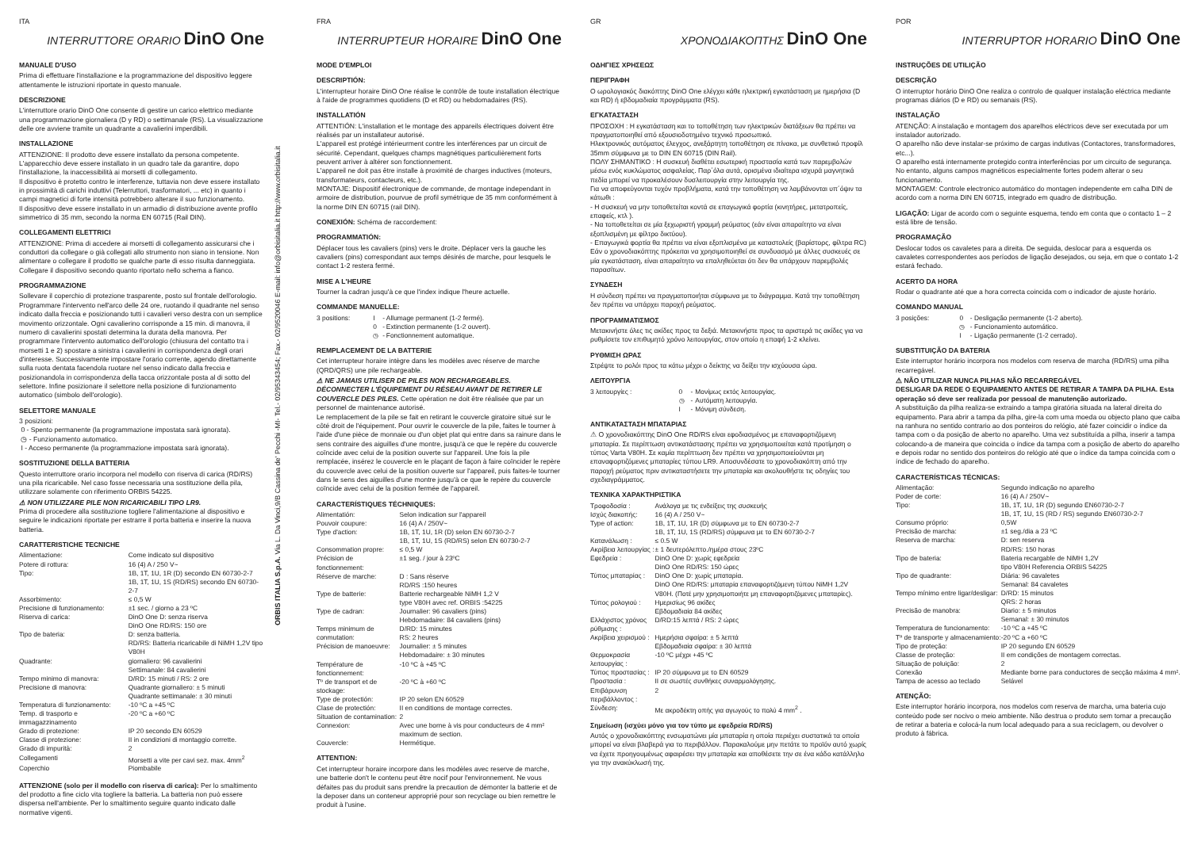ITA
INTERRUTTORE ORARIO DinO One
MANUALE D'USO
Prima di effettuare l'installazione e la programmazione del dispositivo leggere attentamente le istruzioni riportate in questo manuale.
DESCRIZIONE
L'interruttore orario DinO One consente di gestire un carico elettrico mediante una programmazione giornaliera (D y RD) o settimanale (RS). La visualizzazione delle ore avviene tramite un quadrante a cavalierini imperdibili.
INSTALLAZIONE
ATTENZIONE: Il prodotto deve essere installato da persona competente.
L'apparecchio deve essere installato in un quadro tale da garantire, dopo l'installazione, la inaccessibilità ai morsetti di collegamento.
Il dispositivo è protetto contro le interferenze, tuttavia non deve essere installato in prossimità di carichi induttivi (Telerruttori, trasformatori, ... etc) in quanto i campi magnetici di forte intensità potrebbero alterare il suo funzionamento.
Il dispositivo deve essere installato in un armadio di distribuzione avente profilo simmetrico di 35 mm, secondo la norma EN 60715 (Rail DIN).
COLLEGAMENTI ELETTRICI
ATTENZIONE: Prima di accedere ai morsetti di collegamento assicurarsi che i conduttori da collegare o già collegati allo strumento non siano in tensione. Non alimentare o collegare il prodotto se qualche parte di esso risulta danneggiata. Collegare il dispositivo secondo quanto riportato nello schema a fianco.
PROGRAMMAZIONE
Sollevare il coperchio di protezione trasparente, posto sul frontale dell'orologio. Programmare l'intervento nell'arco delle 24 ore, ruotando il quadrante nel senso indicato dalla freccia e posizionando tutti i cavalieri verso destra con un semplice movimento orizzontale. Ogni cavalierino corrisponde a 15 min. di manovra, il numero di cavalierini spostati determina la durata della manovra. Per programmare l'intervento automatico dell'orologio (chiusura del contatto tra i morsetti 1 e 2) spostare a sinistra i cavalierini in corrispondenza degli orari d'interesse. Successivamente impostare l'orario corrente, agendo direttamente sulla ruota dentata facendola ruotare nel senso indicato dalla freccia e posizionandola in corrispondenza della tacca orizzontale posta al di sotto del selettore. Infine posizionare il selettore nella posizione di funzionamento automatico (simbolo dell'orologio).
SELETTORE MANUALE
3 posizioni:
0 - Spento permanente (la programmazione impostata sarà ignorata).
◷ - Funzionamento automatico.
I - Acceso permanente (la programmazione impostata sarà ignorata).
SOSTITUZIONE DELLA BATTERIA
Questo interruttore orario incorpora nel modello con riserva di carica (RD/RS) una pila ricaricabile. Nel caso fosse necessaria una sostituzione della pila, utilizzare solamente con riferimento ORBIS 54225.
⚠ NON UTILIZZARE PILE NON RICARICABILI TIPO LR9.
Prima di procedere alla sostituzione togliere l'alimentazione al dispositivo e seguire le indicazioni riportate per estrarre il porta batteria e inserire la nuova batteria.
CARATTERISTICHE TECNICHE
| Alimentazione: | Come indicato sul dispositivo |
| Potere di rottura: | 16 (4) A / 250 V~ |
| Tipo: | 1B, 1T, 1U, 1R (D) secondo EN 60730-2-7 1B, 1T, 1U, 1S (RD/RS) secondo EN 60730-2-7 |
| Assorbimento: | ≤ 0,5 W |
| Precisione di funzionamento: | ±1 sec. / giorno a 23 ºC |
| Riserva di carica: | DinO One D: senza riserva DinO One RD/RS: 150 ore |
| Tipo de bateria: | D: senza batteria. RD/RS: Batteria ricaricabile di NiMH 1,2V tipo V80H |
| Quadrante: | giornaliero: 96 cavalierini Settimanale: 84 cavalierini |
| Tempo minimo di manovra: | D/RD: 15 minuti / RS: 2 ore |
| Precisione di manovra: | Quadrante giornaliero: ± 5 minuti Quadrante settimanale: ± 30 minuti |
| Temperatura di funzionamento: | -10 ºC a +45 ºC |
| Temp. di trasporto e immagazzinamento | -20 ºC a +60 ºC |
| Grado di protezione: | IP 20 secondo EN 60529 |
| Classe di protezione: | II in condizioni di montaggio corrette. |
| Grado di impurità: | 2 |
| Collegamenti | Morsetti a vite per cavi sez. max. 4mm<sup>2</sup> |
| Coperchio | Piombabile |
ATTENZIONE (solo per il modello con riserva di carica): Per lo smaltimento del prodotto a fine ciclo vita togliere la batteria. La batteria non può essere dispersa nell'ambiente. Per lo smaltimento seguire quanto indicato dalle normative vigenti.
ORBIS ITALIA S.p.A. Via L. Da Vinci,9/B Cassina de' Pecchi -MI- Tel.- 02/95343454; Fax.- 02/9520046 E-mail: info@orbisitalia.it http://www.orbisitalia.it
FRA
INTERRUPTEUR HORAIRE DinO One
MODE D'EMPLOI
DESCRIPTIÓN:
L'interrupteur horaire DinO One réalise le contrôle de toute installation électrique à l'aide de programmes quotidiens (D et RD) ou hebdomadaires (RS).
INSTALLATIÓN
ATTENTIÓN: L'installation et le montage des appareils électriques doivent être réalisés par un installateur autorisé.
L'appareil est protégé intérieurment contre les interférences par un circuit de sécurité. Cependant, quelques champs magnétiques particulièrement forts peuvent arriver à altérer son fonctionnement.
L'appareil ne doit pas être installe à proximité de charges inductives (moteurs, transformateurs, contacteurs, etc.).
MONTAJE: Dispositif électronique de commande, de montage independant in armoire de distribution, pourvue de profil symétrique de 35 mm conformément à la norme DIN EN 60715 (rail DIN).
CONEXIÓN: Schéma de raccordement:
PROGRAMMATIÓN:
Déplacer tous les cavaliers (pins) vers le droite. Déplacer vers la gauche les cavaliers (pins) correspondant aux temps désirés de marche, pour lesquels le contact 1-2 restera fermé.
MISE A L'HEURE
Tourner la cadran jusqu'à ce que l'index indique l'heure actuelle.
COMMANDE MANUELLE:
| 3 positions: | I | - | Allumage permanent (1-2 fermé). |
| | 0 | - | Extinction permanente (1-2 ouvert). |
| | ◷ | - | Fonctionnement automatique. |
REMPLACEMENT DE LA BATTERIE
Cet interrupteur horaire intègre dans les modèles avec réserve de marche (QRD/QRS) une pile rechargeable.
⚠ NE JAMAIS UTILISER DE PILES NON RECHARGEABLES. DÉCONNECTER L'ÉQUIPEMENT DU RÉSEAU AVANT DE RETIRER LE COUVERCLE DES PILES. Cette opération ne doit être réalisée que par un personnel de maintenance autorisé.
Le remplacement de la pile se fait en retirant le couvercle giratoire situé sur le côté droit de l'équipement. Pour ouvrir le couvercle de la pile, faites le tourner à l'aide d'une pièce de monnaie ou d'un objet plat qui entre dans sa rainure dans le sens contraire des aiguilles d'une montre, jusqu'à ce que le repère du couvercle coïncide avec celui de la position ouverte sur l'appareil. Une fois la pile remplacée, insérez le couvercle en le plaçant de façon à faire coïncider le repère du couvercle avec celui de la position ouverte sur l'appareil, puis faites-le tourner dans le sens des aiguilles d'une montre jusqu'à ce que le repère du couvercle coïncide avec celui de la position fermée de l'appareil.
CARACTERÍSTIQUES TÉCHNIQUES:
| Alimentatión: | Selon indication sur l'appareil |
| Pouvoir coupure: | 16 (4) A / 250V~ |
| Type d'action: | 1B, 1T, 1U, 1R (D) selon EN 60730-2-7 1B, 1T, 1U, 1S (RD/RS) selon EN 60730-2-7 |
| Consommation propre: | ≤ 0,5 W |
| Précision de fonctionnement: | ±1 seg. / jour à 23ºC |
| Réserve de marche: | D : Sans rèserve RD/RS :150 heures |
| Type de batterie: | Batterie rechargeable NiMH 1,2 V type V80H avec ref. ORBIS :54225 |
| Type de cadran: | Journalier: 96 cavaliers (pins) Hebdomadaire: 84 cavaliers (pins) |
| Temps minimum de conmutation: | D/RD: 15 minutes RS: 2 heures |
| Précision de manoeuvre: | Journalier: ± 5 minutes Hebdomadaire: ± 30 minutes |
| Température de fonctionnement: | -10 ºC à +45 ºC |
| Tº de transport et de stockage: | -20 ºC à +60 ºC |
| Type de protectión: | IP 20 selon EN 60529 |
| Clase de protectión: | II en conditions de montage correctes. |
| Situation de contamination: | 2 |
| Connexion: | Avec une borne à vis pour conducteurs de 4 mm² maximum de section. |
| Couvercle: | Hermétique. |
ATTENTION:
Cet interrupteur horaire incorpore dans les modèles avec reserve de marche, une batterie don't le contenu peut être nocif pour l'environnement. Ne vous défaites pas du produit sans prendre la precaution de démonter la batterie et de la deposer dans un conteneur approprié pour son recyclage ou bien remettre le produit à l'usine.
GR
ΧΡΟΝΟΔΙΑΚΟΠΤΗΣ DinO One
ΟΔΗΓΙΕΣ ΧΡΗΣΕΩΣ
ΠΕΡΙΓΡΑΦΗ
Ο ωρολογιακός διακόπτης DinO One ελέγχει κάθε ηλεκτρική εγκατάσταση με ημερήσια (D και RD) ή εβδομαδιαία προγράμματα (RS).
ΕΓΚΑΤΑΣΤΑΣΗ
ΠΡΟΣΟΧΗ : Η εγκατάσταση και το τοποθέτηση των ηλεκτρικών διατάξεων θα πρέπει να πραγματοποιηθεί από εξουσιοδοτημένο τεχνικό προσωπικό.
Ηλεκτρονικός αυτόματος έλεγχος, ανεξάρτητη τοποθέτηση σε πίνακα, με συνθετικό προφίλ 35mm σύμφωνα με το DIN EN 60715 (DIN Rail).
ΠΟΛΥ ΣΗΜΑΝΤΙΚΟ : Η συσκευή διαθέτει εσωτερική προστασία κατά των παρεμβολών μέσω ενός κυκλώματος ασφαλείας. Παρ΄όλα αυτά, ορισμένα ιδιαίτερα ισχυρά μαγνητικά πεδία μπορεί να προκαλέσουν δυσλειτουργία στην λειτουργία της.
Για να αποφεύγονται τυχόν προβλήματα, κατά την τοποθέτηση να λαμβάνονται υπ΄όψιν τα κάτωθι :
- Η συσκευή να μην τοποθετείται κοντά σε επαγωγικά φορτία (κινητήρες, μετατροπείς, επαφείς, κτλ ).
- Να τοποθετείται σε μία ξεχωριστή γραμμή ρεύματος (εάν είναι απαραίτητο να είναι εξοπλισμένη με φίλτρο δικτύου).
- Επαγωγικά φορτία θα πρέπει να είναι εξοπλισμένα με καταστολείς (βαρίστορς, φίλτρα RC)
Εάν ο χρονοδιακόπτης πρόκειται να χρησιμοποιηθεί σε συνδυασμό με άλλες συσκευές σε μία εγκατάσταση, είναι απαραίτητο να επαληθεύεται ότι δεν θα υπάρχουν παρεμβολές παρασίτων.
ΣΥΝΔΕΣΗ
Η σύνδεση πρέπει να πραγματοποιήται σύμφωνα με το διάγραμμα. Κατά την τοποθέτηση δεν πρέπει να υπάρχει παροχή ρεύματος.
ΠΡΟΓΡΑΜΜΑΤΙΣΜΟΣ
Μετακινήστε όλες τις ακίδες προς τα δεξιά. Μετακινήστε προς τα αριστερά τις ακίδες για να ρυθμίσετε τον επιθυμητό χρόνο λειτουργίας, στον οποίο η επαφή 1-2 κλείνει.
ΡΥΘΜΙΣΗ ΩΡΑΣ
Στρέψτε το ρολόι προς τα κάτω μέχρι ο δείκτης να δείξει την ισχύουσα ώρα.
ΛΕΙΤΟΥΡΓΙΑ
| 3 λειτουργίες : | 0 | - | Μονίμως εκτός λειτουργίας. |
| | ◷ | - | Αυτόματη λειτουργία. |
| | I | - | Μόνιμη σύνδεση. |
ΑΝΤΙΚΑΤΑΣΤΑΣΗ ΜΠΑΤΑΡΙΑΣ
⚠ Ο χρονοδιακόπτης DinO One RD/RS είναι εφοδιασμένος με επαναφορτιζόμενη μπαταρία. Σε περίπτωση αντικατάστασης πρέπει να χρησιμοποιείται κατά προτίμηση ο τύπος Varta V80H. Σε καμία περίπτωση δεν πρέπει να χρησιμοποιείούνται μη επαναφορτιζόμενες μπαταρίες τύπου LR9. Αποσυνδέσατε το χρονοδιακόπτη από την παροχή ρεύματος πριν αντικαταστήσετε την μπαταρία και ακολουθήστε τις οδηγίες του σχεδιαγράμματος.
ΤΕΧΝΙΚΑ ΧΑΡΑΚΤΗΡΙΣΤΙΚΑ
| Τροφοδοσία : | Ανάλογα με τις ενδείξεις της συσκευής |
| Ισχύς διακοπής: | 16 (4) A / 250 V~ |
| Type of action: | 1B, 1T, 1U, 1R (D) σύμφωνα με το EN 60730-2-7 1B, 1T, 1U, 1S (RD/RS) σύμφωνα με το EN 60730-2-7 |
| Κατανάλωση : | ≤ 0.5 W |
| Ακρίβεια λειτουργίας : | ± 1 δευτερόλεπτο./ημέρα στους 23ºC |
| Εφεδρεία : | DinO One D: χωρίς εφεδρεία DinO One RD/RS: 150 ώρες |
| Τύπος μπαταρίας : | DinO One D: χωρίς μπαταρία. DinO One RD/RS: μπαταρία επαναφορτιζόμενη τύπου NiMH 1,2V V80H. (Ποτέ μην χρησιμοποιήτε μη επαναφορτιζόμενες μπαταρίες). |
| Τύπος ρολογιού : | Ημερισίως 96 ακίδες Εβδομαδιαία 84 ακίδες |
| Ελλάχιστος χρόνος ρύθμισης : | D/RD:15 λεπτά / RS: 2 ώρες |
| Ακρίβεια χειρισμού : | Ημερήσια σφαίρα: ± 5 λεπτά Εβδομαδιαία σφαίρα: ± 30 λεπτά |
| Θερμοκρασία λειτουργίας : | -10 ºC μέχρι +45 ºC |
| Τύπος προστασίας : | IP 20 σύμφωνα με το EN 60529 |
| Προστασία : | II σε σωστές συνθήκες συναρμολόγησης. |
| Επιβάρυνση περιβάλλοντος : | 2 |
| Σύνδεση: | Με ακροδέκτη οπής για αγωγούς το πολύ 4 mm<sup>2</sup> . |
Σημείωση (ισχύει μόνο για τον τύπο με εφεδρεία RD/RS)
Αυτός ο χρονοδιακόπτης ενσωματώνει μία μπαταρία η οποία περιέχει συστατικά τα οποία μπορεί να είναι βλαβερά για το περιβάλλον. Παρακαλούμε μην πετάτε το προϊόν αυτό χωρίς να έχετε προηγουμένως αφαιρέσει την μπαταρία και αποθέσετε την σε ένα κάδο κατάλληλο για την ανακύκλωσή της.
POR
INTERRUPTOR HORARIO DinO One
INSTRUÇÕES DE UTILIÇÃO
DESCRIÇÃO
O interruptor horário DinO One realiza o controlo de qualquer instalação eléctrica mediante programas diários (D e RD) ou semanais (RS).
INSTALAÇÃO
ATENÇÃO: A instalação e montagem dos aparelhos eléctricos deve ser executada por um instalador autorizado.
O aparelho não deve instalar-se próximo de cargas indutivas (Contactores, transformadores, etc...).
O aparelho está internamente protegido contra interferências por um circuito de segurança. No entanto, alguns campos magnéticos especialmente fortes podem alterar o seu funcionamento.
MONTAGEM: Controle electronico automático do montagen independente em calha DIN de acordo com a norma DIN EN 60715, integrado em quadro de distribução.
LIGAÇÃO: Ligar de acordo com o seguinte esquema, tendo em conta que o contacto 1 – 2 está libre de tensão.
PROGRAMAÇÃO
Deslocar todos os cavaletes para a direita. De seguida, deslocar para a esquerda os cavaletes correspondentes aos períodos de ligação desejados, ou seja, em que o contato 1-2 estará fechado.
ACERTO DA HORA
Rodar o quadrante até que a hora correcta coincida com o indicador de ajuste horário.
COMANDO MANUAL
| 3 posições: | 0 | - | Desligação permanente (1-2 aberto). |
| | ◷ | - | Funcionamiento automático. |
| | I | - | Ligação permanente (1-2 cerrado). |
SUBSTITUIÇÃO DA BATERIA
Este interruptor horário incorpora nos modelos com reserva de marcha (RD/RS) uma pilha recarregável.
⚠ NÃO UTILIZAR NUNCA PILHAS NÃO RECARREGÁVEL
DESLIGAR DA REDE O EQUIPAMENTO ANTES DE RETIRAR A TAMPA DA PILHA. Esta operação só deve ser realizada por pessoal de manutenção autorizado.
A substituição da pilha realiza-se extraindo a tampa giratória situada na lateral direita do equipamento. Para abrir a tampa da pilha, gire-la com uma moeda ou objecto plano que caiba na ranhura no sentido contrario ao dos ponteiros do relógio, até fazer coincidir o índice da tampa com o da posição de aberto no aparelho. Uma vez substituída a pilha, inserir a tampa colocando-a de maneira que coincida o índice da tampa com a posição de aberto do aparelho e depois rodar no sentido dos ponteiros do relógio até que o índice da tampa coincida com o índice de fechado do aparelho.
CARACTERÍSTICAS TÉCNICAS:
| Alimentação: | Segundo indicação no aparelho |
| Poder de corte: | 16 (4) A / 250V~ |
| Tipo: | 1B, 1T, 1U, 1R (D) segundo EN60730-2-7 1B, 1T, 1U, 1S (RD / RS) segundo EN60730-2-7 |
| Consumo próprio: | 0,5W |
| Precisão de marcha: | ±1 seg./dia a 23 ºC |
| Reserva de marcha: | D: sen reserva RD/RS: 150 horas |
| Tipo de bateria: | Bateria recargable de NiMH 1,2V tipo V80H Referencia ORBIS 54225 |
| Tipo de quadrante: | Diária: 96 cavaletes Semanal: 84 cavaletes |
| Tempo mínimo entre ligar/desligar: | D/RD: 15 minutos QRS: 2 horas |
| Precisão de manobra: | Diario: ± 5 minutos Semanal: ± 30 minutos |
| Temperatura de funcionamento: | -10 ºC a +45 ºC |
| Tª de transporte y almacenamiento: | -20 ºC a +60 ºC |
| Tipo de proteção: | IP 20 segundo EN 60529 |
| Classe de proteção: | II em condições de montagem correctas. |
| Situação de poluição: | 2 |
| Conexão | Mediante borne para conductores de secção máxima 4 mm². |
| Tampa de acesso ao teclado | Selável |
ATENÇÃO:
Este interruptor horário incorpora, nos modelos com reserva de marcha, uma bateria cujo conteúdo pode ser nocivo o meio ambiente. Não destrua o produto sem tomar a precaução de retirar a bateria e colocá-la num local adequado para a sua reciclagem, ou devolver o produto à fábrica.